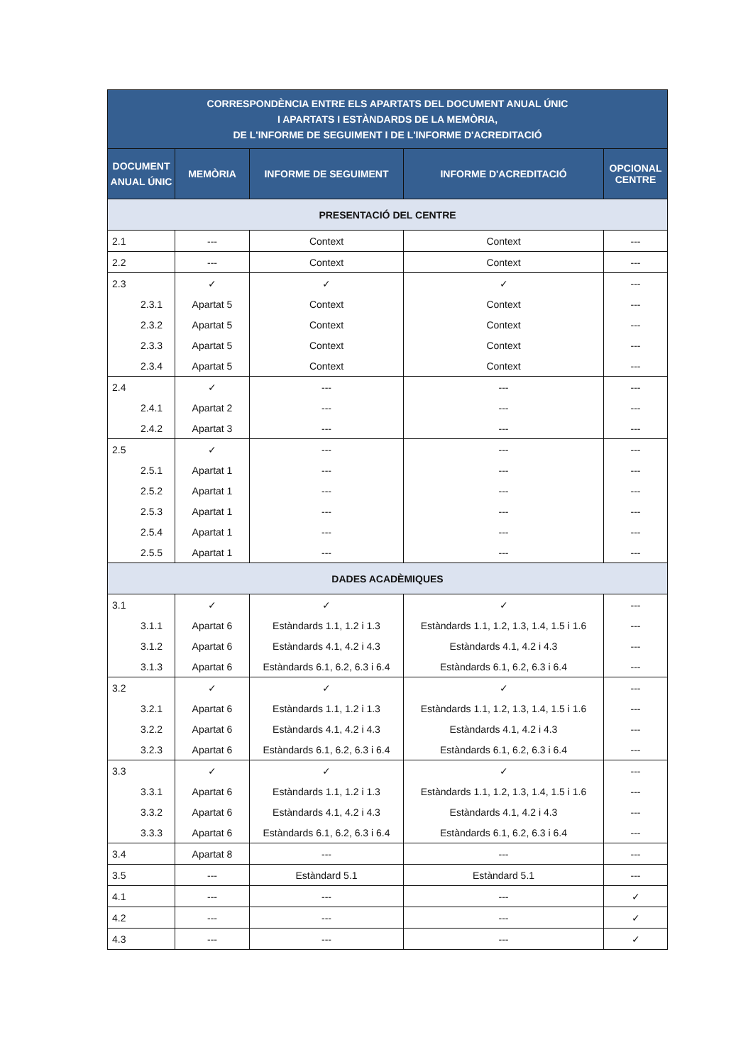| CORRESPONDÈNCIA ENTRE ELS APARTATS DEL DOCUMENT ANUAL ÚNIC I APARTATS I ESTÀNDARDS DE LA MEMÒRIA, DE L'INFORME DE SEGUIMENT I DE L'INFORME D'ACREDITACIÓ | | | | |
| --- | --- | --- | --- | --- |
| DOCUMENT ANUAL ÚNIC | MEMÒRIA | INFORME DE SEGUIMENT | INFORME D'ACREDITACIÓ | OPCIONAL CENTRE |
| PRESENTACIÓ DEL CENTRE | | | | |
| 2.1 | --- | Context | Context | --- |
| 2.2 | --- | Context | Context | --- |
| 2.3 | ✓ | ✓ | ✓ | --- |
| 2.3.1 | Apartat 5 | Context | Context | --- |
| 2.3.2 | Apartat 5 | Context | Context | --- |
| 2.3.3 | Apartat 5 | Context | Context | --- |
| 2.3.4 | Apartat 5 | Context | Context | --- |
| 2.4 | ✓ | --- | --- | --- |
| 2.4.1 | Apartat 2 | --- | --- | --- |
| 2.4.2 | Apartat 3 | --- | --- | --- |
| 2.5 | ✓ | --- | --- | --- |
| 2.5.1 | Apartat 1 | --- | --- | --- |
| 2.5.2 | Apartat 1 | --- | --- | --- |
| 2.5.3 | Apartat 1 | --- | --- | --- |
| 2.5.4 | Apartat 1 | --- | --- | --- |
| 2.5.5 | Apartat 1 | --- | --- | --- |
| DADES ACADÈMIQUES | | | | |
| 3.1 | ✓ | ✓ | ✓ | --- |
| 3.1.1 | Apartat 6 | Estàndards 1.1, 1.2 i 1.3 | Estàndards 1.1, 1.2, 1.3, 1.4, 1.5 i 1.6 | --- |
| 3.1.2 | Apartat 6 | Estàndards 4.1, 4.2 i 4.3 | Estàndards 4.1, 4.2 i 4.3 | --- |
| 3.1.3 | Apartat 6 | Estàndards 6.1, 6.2, 6.3 i 6.4 | Estàndards 6.1, 6.2, 6.3 i 6.4 | --- |
| 3.2 | ✓ | ✓ | ✓ | --- |
| 3.2.1 | Apartat 6 | Estàndards 1.1, 1.2 i 1.3 | Estàndards 1.1, 1.2, 1.3, 1.4, 1.5 i 1.6 | --- |
| 3.2.2 | Apartat 6 | Estàndards 4.1, 4.2 i 4.3 | Estàndards 4.1, 4.2 i 4.3 | --- |
| 3.2.3 | Apartat 6 | Estàndards 6.1, 6.2, 6.3 i 6.4 | Estàndards 6.1, 6.2, 6.3 i 6.4 | --- |
| 3.3 | ✓ | ✓ | ✓ | --- |
| 3.3.1 | Apartat 6 | Estàndards 1.1, 1.2 i 1.3 | Estàndards 1.1, 1.2, 1.3, 1.4, 1.5 i 1.6 | --- |
| 3.3.2 | Apartat 6 | Estàndards 4.1, 4.2 i 4.3 | Estàndards 4.1, 4.2 i 4.3 | --- |
| 3.3.3 | Apartat 6 | Estàndards 6.1, 6.2, 6.3 i 6.4 | Estàndards 6.1, 6.2, 6.3 i 6.4 | --- |
| 3.4 | Apartat 8 | --- | --- | --- |
| 3.5 | --- | Estàndard 5.1 | Estàndard 5.1 | --- |
| 4.1 | --- | --- | --- | ✓ |
| 4.2 | --- | --- | --- | ✓ |
| 4.3 | --- | --- | --- | ✓ |